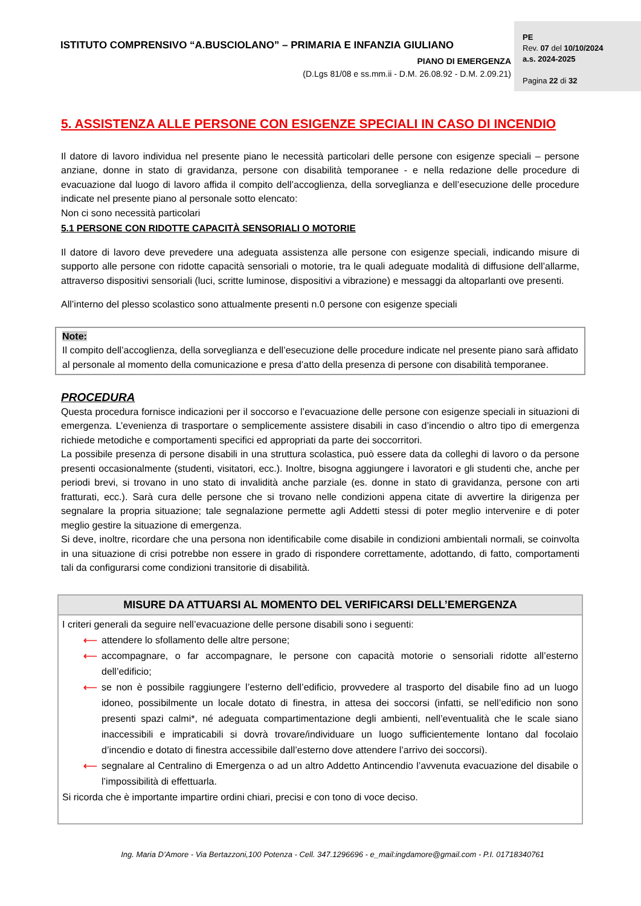ISTITUTO COMPRENSIVO “A.BUSCIOLANO” – PRIMARIA E INFANZIA GIULIANO
PE
Rev. 07 del 10/10/2024
a.s. 2024-2025
Pagina 22 di 32
PIANO DI EMERGENZA
(D.Lgs 81/08 e ss.mm.ii - D.M. 26.08.92 - D.M. 2.09.21)
5. ASSISTENZA ALLE PERSONE CON ESIGENZE SPECIALI IN CASO DI INCENDIO
Il datore di lavoro individua nel presente piano le necessità particolari delle persone con esigenze speciali – persone anziane, donne in stato di gravidanza, persone con disabilità temporanee - e nella redazione delle procedure di evacuazione dal luogo di lavoro affida il compito dell’accoglienza, della sorveglianza e dell’esecuzione delle procedure indicate nel presente piano al personale sotto elencato:
Non ci sono necessità particolari
5.1 PERSONE CON RIDOTTE CAPACITÀ SENSORIALI O MOTORIE
Il datore di lavoro deve prevedere una adeguata assistenza alle persone con esigenze speciali, indicando misure di supporto alle persone con ridotte capacità sensoriali o motorie, tra le quali adeguate modalità di diffusione dell’allarme, attraverso dispositivi sensoriali (luci, scritte luminose, dispositivi a vibrazione) e messaggi da altoparlanti ove presenti.
All’interno del plesso scolastico sono attualmente presenti n.0 persone con esigenze speciali
Note:
Il compito dell’accoglienza, della sorveglianza e dell’esecuzione delle procedure indicate nel presente piano sarà affidato al personale al momento della comunicazione e presa d’atto della presenza di persone con disabilità temporanee.
PROCEDURA
Questa procedura fornisce indicazioni per il soccorso e l’evacuazione delle persone con esigenze speciali in situazioni di emergenza. L’evenienza di trasportare o semplicemente assistere disabili in caso d’incendio o altro tipo di emergenza richiede metodiche e comportamenti specifici ed appropriati da parte dei soccorritori.
La possibile presenza di persone disabili in una struttura scolastica, può essere data da colleghi di lavoro o da persone presenti occasionalmente (studenti, visitatori, ecc.). Inoltre, bisogna aggiungere i lavoratori e gli studenti che, anche per periodi brevi, si trovano in uno stato di invalidità anche parziale (es. donne in stato di gravidanza, persone con arti fratturati, ecc.). Sarà cura delle persone che si trovano nelle condizioni appena citate di avvertire la dirigenza per segnalare la propria situazione; tale segnalazione permette agli Addetti stessi di poter meglio intervenire e di poter meglio gestire la situazione di emergenza.
Si deve, inoltre, ricordare che una persona non identificabile come disabile in condizioni ambientali normali, se coinvolta in una situazione di crisi potrebbe non essere in grado di rispondere correttamente, adottando, di fatto, comportamenti tali da configurarsi come condizioni transitorie di disabilità.
MISURE DA ATTUARSI AL MOMENTO DEL VERIFICARSI DELL’EMERGENZA
I criteri generali da seguire nell’evacuazione delle persone disabili sono i seguenti:
⟵ attendere lo sfollamento delle altre persone;
⟵ accompagnare, o far accompagnare, le persone con capacità motorie o sensoriali ridotte all’esterno dell’edificio;
⟵ se non è possibile raggiungere l’esterno dell’edificio, provvedere al trasporto del disabile fino ad un luogo idoneo, possibilmente un locale dotato di finestra, in attesa dei soccorsi (infatti, se nell’edificio non sono presenti spazi calmi*, né adeguata compartimentazione degli ambienti, nell’eventualità che le scale siano inaccessibili e impraticabili si dovrà trovare/individuare un luogo sufficientemente lontano dal focolaio d’incendio e dotato di finestra accessibile dall’esterno dove attendere l’arrivo dei soccorsi).
⟵ segnalare al Centralino di Emergenza o ad un altro Addetto Antincendio l’avvenuta evacuazione del disabile o l’impossibilità di effettuarla.
Si ricorda che è importante impartire ordini chiari, precisi e con tono di voce deciso.
Ing. Maria D’Amore - Via Bertazzoni,100 Potenza - Cell. 347.1296696 - e_mail:ingdamore@gmail.com - P.I. 01718340761